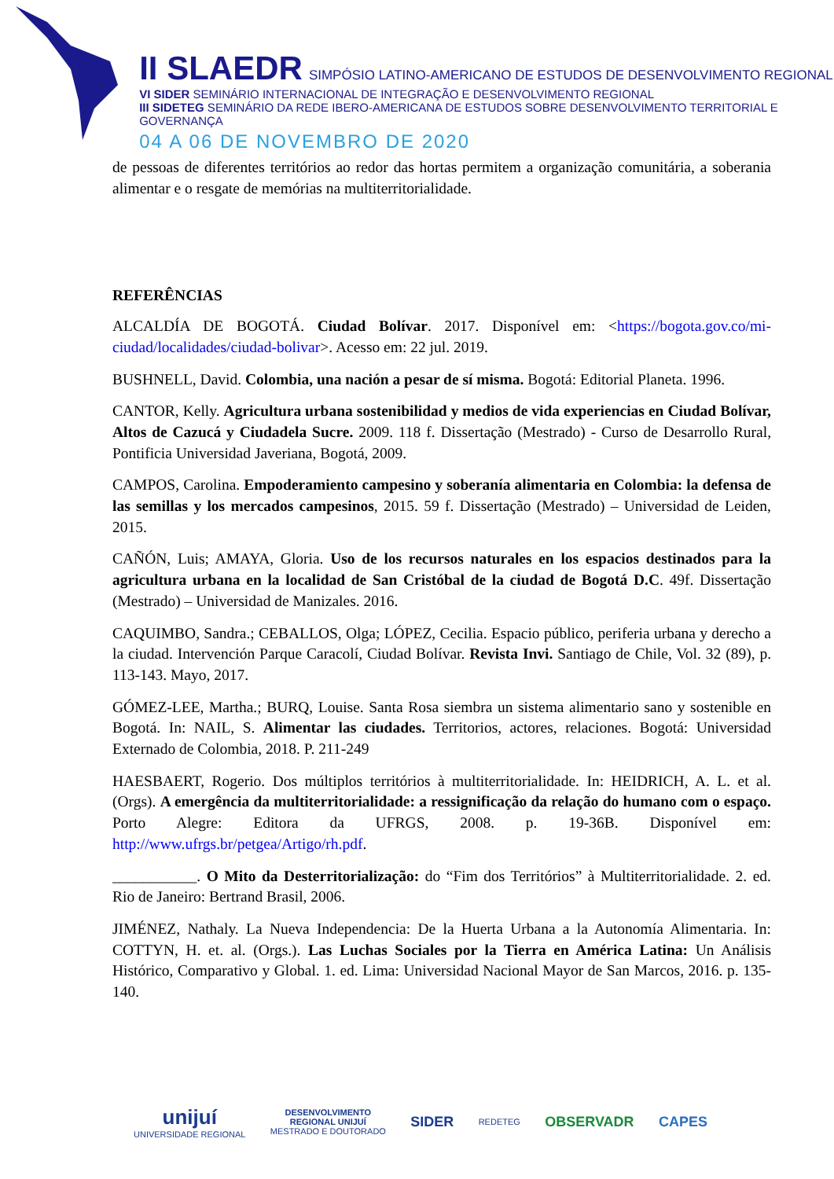II SLAEDR SIMPÓSIO LATINO-AMERICANO DE ESTUDOS DE DESENVOLVIMENTO REGIONAL
VI SIDER SEMINÁRIO INTERNACIONAL DE INTEGRAÇÃO E DESENVOLVIMENTO REGIONAL
III SIDETEG SEMINÁRIO DA REDE IBERO-AMERICANA DE ESTUDOS SOBRE DESENVOLVIMENTO TERRITORIAL E GOVERNANÇA
04 A 06 DE NOVEMBRO DE 2020
de pessoas de diferentes territórios ao redor das hortas permitem a organização comunitária, a soberania alimentar e o resgate de memórias na multiterritorialidade.
REFERÊNCIAS
ALCALDÍA DE BOGOTÁ. Ciudad Bolívar. 2017. Disponível em: <https://bogota.gov.co/mi-ciudad/localidades/ciudad-bolivar>. Acesso em: 22 jul. 2019.
BUSHNELL, David. Colombia, una nación a pesar de sí misma. Bogotá: Editorial Planeta. 1996.
CANTOR, Kelly. Agricultura urbana sostenibilidad y medios de vida experiencias en Ciudad Bolívar, Altos de Cazucá y Ciudadela Sucre. 2009. 118 f. Dissertação (Mestrado) - Curso de Desarrollo Rural, Pontificia Universidad Javeriana, Bogotá, 2009.
CAMPOS, Carolina. Empoderamiento campesino y soberanía alimentaria en Colombia: la defensa de las semillas y los mercados campesinos, 2015. 59 f. Dissertação (Mestrado) – Universidad de Leiden, 2015.
CAÑÓN, Luis; AMAYA, Gloria. Uso de los recursos naturales en los espacios destinados para la agricultura urbana en la localidad de San Cristóbal de la ciudad de Bogotá D.C. 49f. Dissertação (Mestrado) – Universidad de Manizales. 2016.
CAQUIMBO, Sandra.; CEBALLOS, Olga; LÓPEZ, Cecilia. Espacio público, periferia urbana y derecho a la ciudad. Intervención Parque Caracolí, Ciudad Bolívar. Revista Invi. Santiago de Chile, Vol. 32 (89), p. 113-143. Mayo, 2017.
GÓMEZ-LEE, Martha.; BURQ, Louise. Santa Rosa siembra un sistema alimentario sano y sostenible en Bogotá. In: NAIL, S. Alimentar las ciudades. Territorios, actores, relaciones. Bogotá: Universidad Externado de Colombia, 2018. P. 211-249
HAESBAERT, Rogerio. Dos múltiplos territórios à multiterritorialidade. In: HEIDRICH, A. L. et al. (Orgs). A emergência da multiterritorialidade: a ressignificação da relação do humano com o espaço. Porto Alegre: Editora da UFRGS, 2008. p. 19-36B. Disponível em: http://www.ufrgs.br/petgea/Artigo/rh.pdf.
___________. O Mito da Desterritorialização: do “Fim dos Territórios” à Multiterritorialidade. 2. ed. Rio de Janeiro: Bertrand Brasil, 2006.
JIMÉNEZ, Nathaly. La Nueva Independencia: De la Huerta Urbana a la Autonomía Alimentaria. In: COTTYN, H. et. al. (Orgs.). Las Luchas Sociales por la Tierra en América Latina: Un Análisis Histórico, Comparativo y Global. 1. ed. Lima: Universidad Nacional Mayor de San Marcos, 2016. p. 135-140.
unijuí
UNIVERSIDADE REGIONAL
DESENVOLVIMENTO
REGIONAL UNIJUÍ
MESTRADO E DOUTORADO
SIDER
REDETEG
OBSERVADR CAPES